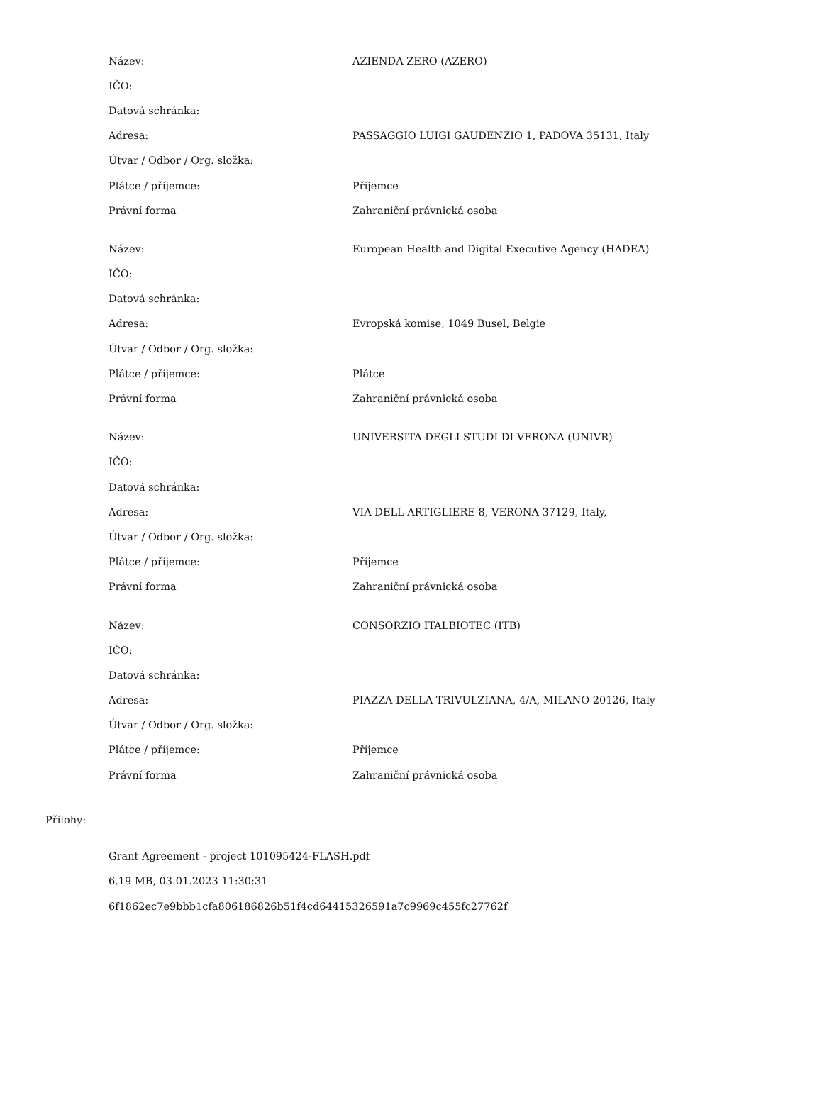| Název: | AZIENDA ZERO (AZERO) |
| IČO: | |
| Datová schránka: | |
| Adresa: | PASSAGGIO LUIGI GAUDENZIO 1, PADOVA 35131, Italy |
| Útvar / Odbor / Org. složka: | |
| Plátce / příjemce: | Příjemce |
| Právní forma | Zahraniční právnická osoba |
| Název: | European Health and Digital Executive Agency (HADEA) |
| IČO: | |
| Datová schránka: | |
| Adresa: | Evropská komise, 1049 Busel, Belgie |
| Útvar / Odbor / Org. složka: | |
| Plátce / příjemce: | Plátce |
| Právní forma | Zahraniční právnická osoba |
| Název: | UNIVERSITA DEGLI STUDI DI VERONA (UNIVR) |
| IČO: | |
| Datová schránka: | |
| Adresa: | VIA DELL ARTIGLIERE 8, VERONA 37129, Italy, |
| Útvar / Odbor / Org. složka: | |
| Plátce / příjemce: | Příjemce |
| Právní forma | Zahraniční právnická osoba |
| Název: | CONSORZIO ITALBIOTEC (ITB) |
| IČO: | |
| Datová schránka: | |
| Adresa: | PIAZZA DELLA TRIVULZIANA, 4/A, MILANO 20126, Italy |
| Útvar / Odbor / Org. složka: | |
| Plátce / příjemce: | Příjemce |
| Právní forma | Zahraniční právnická osoba |
Přílohy:
Grant Agreement - project 101095424-FLASH.pdf
6.19 MB, 03.01.2023 11:30:31
6f1862ec7e9bbb1cfa806186826b51f4cd64415326591a7c9969c455fc27762f